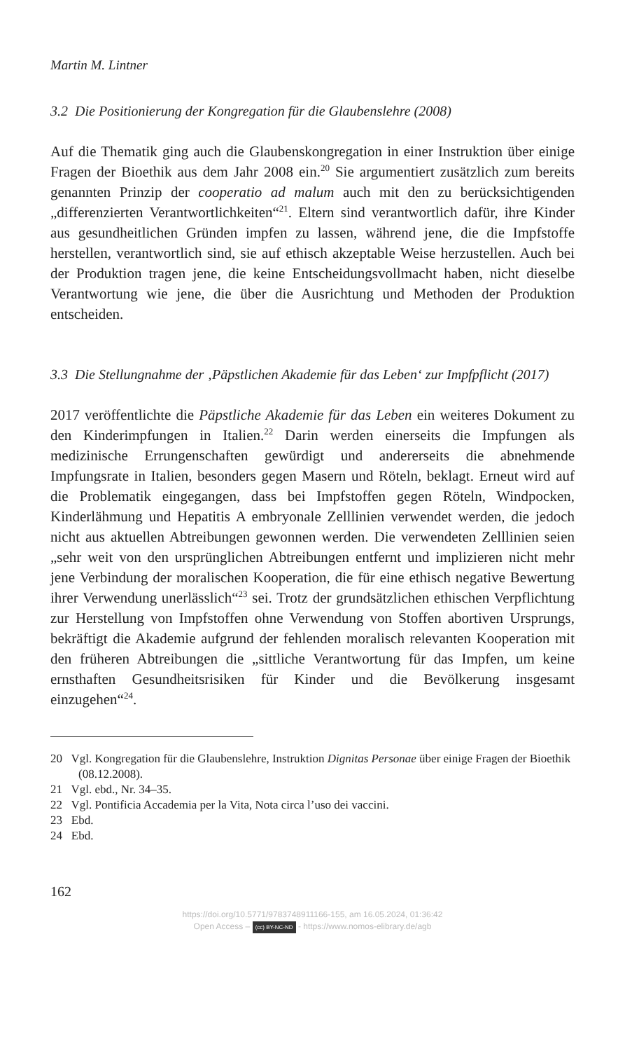Martin M. Lintner
3.2 Die Positionierung der Kongregation für die Glaubenslehre (2008)
Auf die Thematik ging auch die Glaubenskongregation in einer Instruktion über einige Fragen der Bioethik aus dem Jahr 2008 ein.<sup>20</sup> Sie argumentiert zusätzlich zum bereits genannten Prinzip der cooperatio ad malum auch mit den zu berücksichtigenden „differenzierten Verantwortlichkeiten“<sup>21</sup>. Eltern sind verantwortlich dafür, ihre Kinder aus gesundheitlichen Gründen impfen zu lassen, während jene, die die Impfstoffe herstellen, verantwortlich sind, sie auf ethisch akzeptable Weise herzustellen. Auch bei der Produktion tragen jene, die keine Entscheidungsvollmacht haben, nicht dieselbe Verantwortung wie jene, die über die Ausrichtung und Methoden der Produktion entscheiden.
3.3 Die Stellungnahme der ‚Päpstlichen Akademie für das Leben‘ zur Impfpflicht (2017)
2017 veröffentlichte die Päpstliche Akademie für das Leben ein weiteres Dokument zu den Kinderimpfungen in Italien.<sup>22</sup> Darin werden einerseits die Impfungen als medizinische Errungenschaften gewürdigt und andererseits die abnehmende Impfungsrate in Italien, besonders gegen Masern und Röteln, beklagt. Erneut wird auf die Problematik eingegangen, dass bei Impfstoffen gegen Röteln, Windpocken, Kinderlähmung und Hepatitis A embryonale Zelllinien verwendet werden, die jedoch nicht aus aktuellen Abtreibungen gewonnen werden. Die verwendeten Zelllinien seien „sehr weit von den ursprünglichen Abtreibungen entfernt und implizieren nicht mehr jene Verbindung der moralischen Kooperation, die für eine ethisch negative Bewertung ihrer Verwendung unerlässlich“<sup>23</sup> sei. Trotz der grundsätzlichen ethischen Verpflichtung zur Herstellung von Impfstoffen ohne Verwendung von Stoffen abortiven Ursprungs, bekräftigt die Akademie aufgrund der fehlenden moralisch relevanten Kooperation mit den früheren Abtreibungen die „sittliche Verantwortung für das Impfen, um keine ernsthaften Gesundheitsrisiken für Kinder und die Bevölkerung insgesamt einzugehen“<sup>24</sup>.
20 Vgl. Kongregation für die Glaubenslehre, Instruktion Dignitas Personae über einige Fragen der Bioethik (08.12.2008).
21 Vgl. ebd., Nr. 34–35.
22 Vgl. Pontificia Accademia per la Vita, Nota circa l’uso dei vaccini.
23 Ebd.
24 Ebd.
162
https://doi.org/10.5771/9783748911166-155, am 16.05.2024, 01:36:42
Open Access – (cc) BY-NC-ND - https://www.nomos-elibrary.de/agb